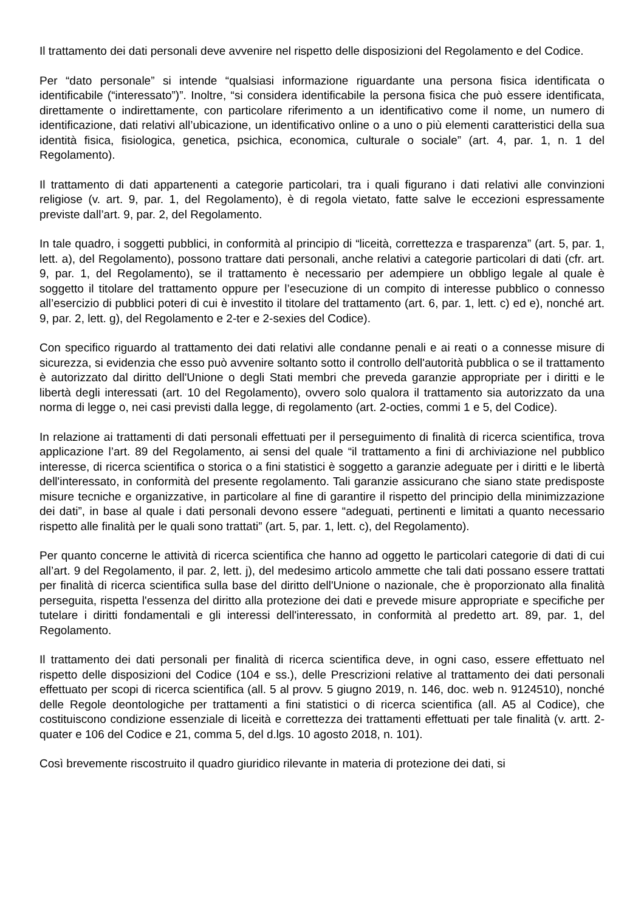Il trattamento dei dati personali deve avvenire nel rispetto delle disposizioni del Regolamento e del Codice.
Per “dato personale” si intende “qualsiasi informazione riguardante una persona fisica identificata o identificabile (“interessato”)”. Inoltre, “si considera identificabile la persona fisica che può essere identificata, direttamente o indirettamente, con particolare riferimento a un identificativo come il nome, un numero di identificazione, dati relativi all’ubicazione, un identificativo online o a uno o più elementi caratteristici della sua identità fisica, fisiologica, genetica, psichica, economica, culturale o sociale” (art. 4, par. 1, n. 1 del Regolamento).
Il trattamento di dati appartenenti a categorie particolari, tra i quali figurano i dati relativi alle convinzioni religiose (v. art. 9, par. 1, del Regolamento), è di regola vietato, fatte salve le eccezioni espressamente previste dall’art. 9, par. 2, del Regolamento.
In tale quadro, i soggetti pubblici, in conformità al principio di “liceità, correttezza e trasparenza” (art. 5, par. 1, lett. a), del Regolamento), possono trattare dati personali, anche relativi a categorie particolari di dati (cfr. art. 9, par. 1, del Regolamento), se il trattamento è necessario per adempiere un obbligo legale al quale è soggetto il titolare del trattamento oppure per l’esecuzione di un compito di interesse pubblico o connesso all’esercizio di pubblici poteri di cui è investito il titolare del trattamento (art. 6, par. 1, lett. c) ed e), nonché art. 9, par. 2, lett. g), del Regolamento e 2-ter e 2-sexies del Codice).
Con specifico riguardo al trattamento dei dati relativi alle condanne penali e ai reati o a connesse misure di sicurezza, si evidenzia che esso può avvenire soltanto sotto il controllo dell'autorità pubblica o se il trattamento è autorizzato dal diritto dell'Unione o degli Stati membri che preveda garanzie appropriate per i diritti e le libertà degli interessati (art. 10 del Regolamento), ovvero solo qualora il trattamento sia autorizzato da una norma di legge o, nei casi previsti dalla legge, di regolamento (art. 2-octies, commi 1 e 5, del Codice).
In relazione ai trattamenti di dati personali effettuati per il perseguimento di finalità di ricerca scientifica, trova applicazione l’art. 89 del Regolamento, ai sensi del quale “il trattamento a fini di archiviazione nel pubblico interesse, di ricerca scientifica o storica o a fini statistici è soggetto a garanzie adeguate per i diritti e le libertà dell'interessato, in conformità del presente regolamento. Tali garanzie assicurano che siano state predisposte misure tecniche e organizzative, in particolare al fine di garantire il rispetto del principio della minimizzazione dei dati”, in base al quale i dati personali devono essere “adeguati, pertinenti e limitati a quanto necessario rispetto alle finalità per le quali sono trattati” (art. 5, par. 1, lett. c), del Regolamento).
Per quanto concerne le attività di ricerca scientifica che hanno ad oggetto le particolari categorie di dati di cui all’art. 9 del Regolamento, il par. 2, lett. j), del medesimo articolo ammette che tali dati possano essere trattati per finalità di ricerca scientifica sulla base del diritto dell'Unione o nazionale, che è proporzionato alla finalità perseguita, rispetta l'essenza del diritto alla protezione dei dati e prevede misure appropriate e specifiche per tutelare i diritti fondamentali e gli interessi dell'interessato, in conformità al predetto art. 89, par. 1, del Regolamento.
Il trattamento dei dati personali per finalità di ricerca scientifica deve, in ogni caso, essere effettuato nel rispetto delle disposizioni del Codice (104 e ss.), delle Prescrizioni relative al trattamento dei dati personali effettuato per scopi di ricerca scientifica (all. 5 al provv. 5 giugno 2019, n. 146, doc. web n. 9124510), nonché delle Regole deontologiche per trattamenti a fini statistici o di ricerca scientifica (all. A5 al Codice), che costituiscono condizione essenziale di liceità e correttezza dei trattamenti effettuati per tale finalità (v. artt. 2-quater e 106 del Codice e 21, comma 5, del d.lgs. 10 agosto 2018, n. 101).
Così brevemente riscostruito il quadro giuridico rilevante in materia di protezione dei dati, si